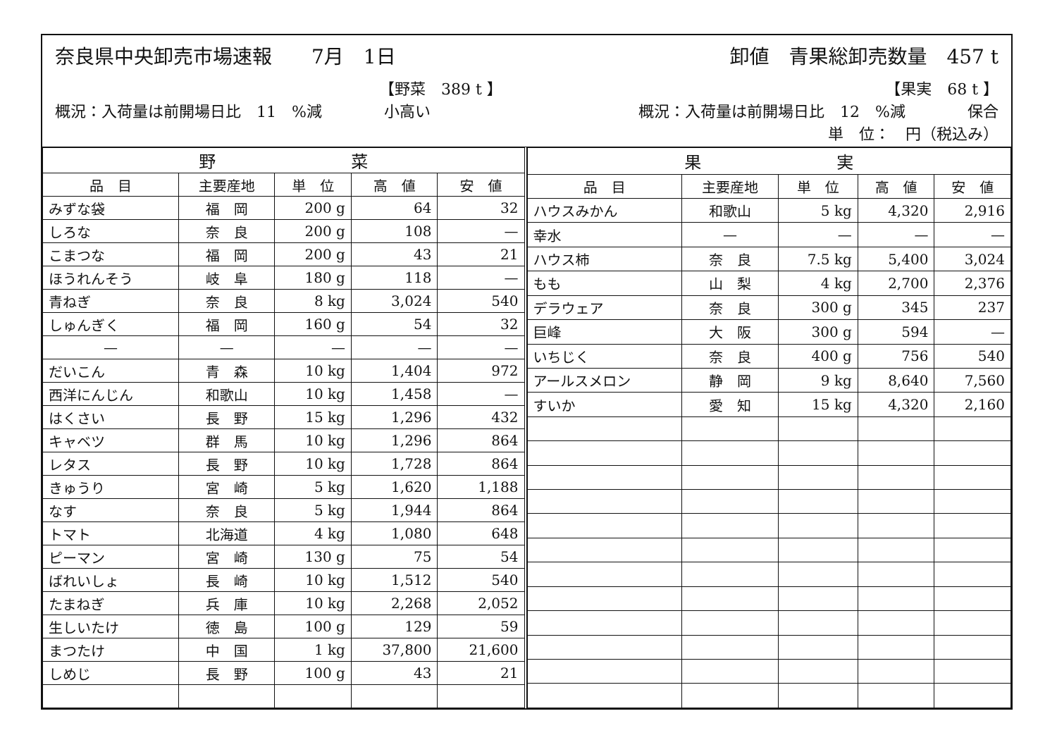奈良県中央卸売市場速報　　7月　1日 卸値　青果総卸売数量　457 t
【野菜　389 t 】 【果実　68 t 】
概況：入荷量は前開場日比　11　%減　　　　小高い 概況：入荷量は前開場日比　12　%減　　　　保合
単　位：　円（税込み）
| 野 菜 | | | | |
| --- | --- | --- | --- | --- |
| 品 目 | 主要産地 | 単 位 | 高 値 | 安 値 |
| みずな袋 | 福 岡 | 200 g | 64 | 32 |
| しろな | 奈 良 | 200 g | 108 | — |
| こまつな | 福 岡 | 200 g | 43 | 21 |
| ほうれんそう | 岐 阜 | 180 g | 118 | — |
| 青ねぎ | 奈 良 | 8 kg | 3,024 | 540 |
| しゅんぎく | 福 岡 | 160 g | 54 | 32 |
| — | — | — | — | — |
| だいこん | 青 森 | 10 kg | 1,404 | 972 |
| 西洋にんじん | 和歌山 | 10 kg | 1,458 | — |
| はくさい | 長 野 | 15 kg | 1,296 | 432 |
| キャベツ | 群 馬 | 10 kg | 1,296 | 864 |
| レタス | 長 野 | 10 kg | 1,728 | 864 |
| きゅうり | 宮 崎 | 5 kg | 1,620 | 1,188 |
| なす | 奈 良 | 5 kg | 1,944 | 864 |
| トマト | 北海道 | 4 kg | 1,080 | 648 |
| ピーマン | 宮 崎 | 130 g | 75 | 54 |
| ばれいしょ | 長 崎 | 10 kg | 1,512 | 540 |
| たまねぎ | 兵 庫 | 10 kg | 2,268 | 2,052 |
| 生しいたけ | 徳 島 | 100 g | 129 | 59 |
| まつたけ | 中 国 | 1 kg | 37,800 | 21,600 |
| しめじ | 長 野 | 100 g | 43 | 21 |
| 果 実 | | | | |
| --- | --- | --- | --- | --- |
| 品 目 | 主要産地 | 単 位 | 高 値 | 安 値 |
| ハウスみかん | 和歌山 | 5 kg | 4,320 | 2,916 |
| 幸水 | — | — | — | — |
| ハウス柿 | 奈 良 | 7.5 kg | 5,400 | 3,024 |
| もも | 山 梨 | 4 kg | 2,700 | 2,376 |
| デラウェア | 奈 良 | 300 g | 345 | 237 |
| 巨峰 | 大 阪 | 300 g | 594 | — |
| いちじく | 奈 良 | 400 g | 756 | 540 |
| アールスメロン | 静 岡 | 9 kg | 8,640 | 7,560 |
| すいか | 愛 知 | 15 kg | 4,320 | 2,160 |